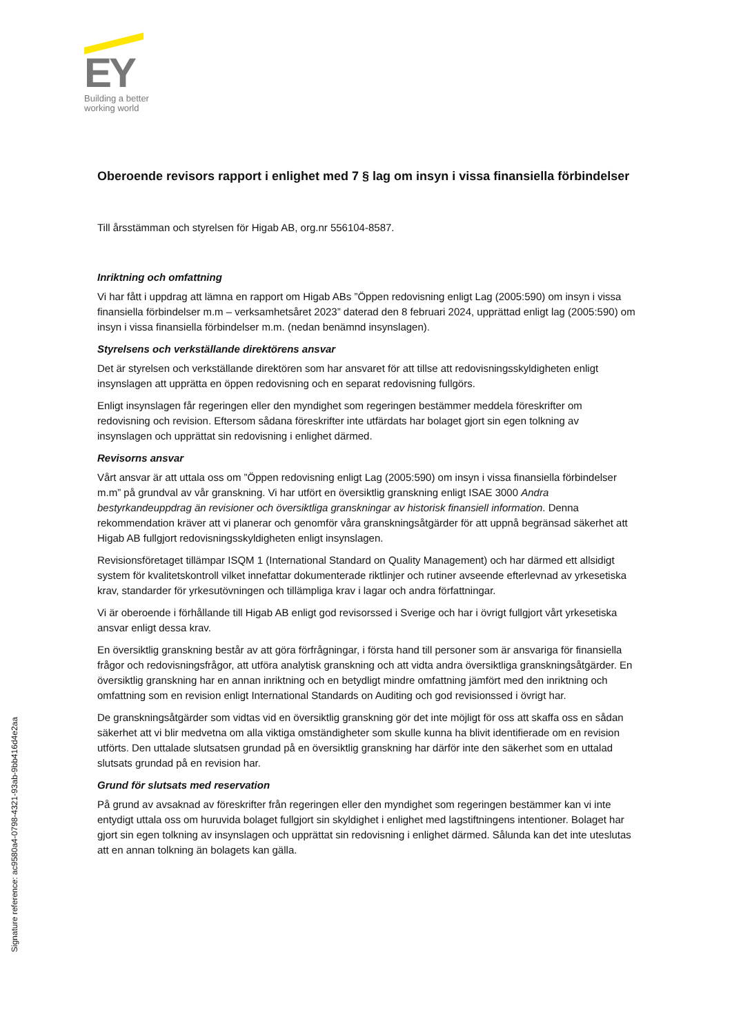EY
Building a better
working world
Oberoende revisors rapport i enlighet med 7 § lag om insyn i vissa finansiella förbindelser
Till årsstämman och styrelsen för Higab AB, org.nr 556104-8587.
Inriktning och omfattning
Vi har fått i uppdrag att lämna en rapport om Higab ABs ”Öppen redovisning enligt Lag (2005:590) om insyn i vissa finansiella förbindelser m.m – verksamhetsåret 2023” daterad den 8 februari 2024, upprättad enligt lag (2005:590) om insyn i vissa finansiella förbindelser m.m. (nedan benämnd insynslagen).
Styrelsens och verkställande direktörens ansvar
Det är styrelsen och verkställande direktören som har ansvaret för att tillse att redovisningsskyldigheten enligt insynslagen att upprätta en öppen redovisning och en separat redovisning fullgörs.
Enligt insynslagen får regeringen eller den myndighet som regeringen bestämmer meddela föreskrifter om redovisning och revision. Eftersom sådana föreskrifter inte utfärdats har bolaget gjort sin egen tolkning av insynslagen och upprättat sin redovisning i enlighet därmed.
Revisorns ansvar
Vårt ansvar är att uttala oss om ”Öppen redovisning enligt Lag (2005:590) om insyn i vissa finansiella förbindelser m.m” på grundval av vår granskning. Vi har utfört en översiktlig granskning enligt ISAE 3000 Andra bestyrkandeuppdrag än revisioner och översiktliga granskningar av historisk finansiell information. Denna rekommendation kräver att vi planerar och genomför våra granskningsåtgärder för att uppnå begränsad säkerhet att Higab AB fullgjort redovisningsskyldigheten enligt insynslagen.
Revisionsföretaget tillämpar ISQM 1 (International Standard on Quality Management) och har därmed ett allsidigt system för kvalitetskontroll vilket innefattar dokumenterade riktlinjer och rutiner avseende efterlevnad av yrkesetiska krav, standarder för yrkesutövningen och tillämpliga krav i lagar och andra författningar.
Vi är oberoende i förhållande till Higab AB enligt god revisorssed i Sverige och har i övrigt fullgjort vårt yrkesetiska ansvar enligt dessa krav.
En översiktlig granskning består av att göra förfrågningar, i första hand till personer som är ansvariga för finansiella frågor och redovisningsfrågor, att utföra analytisk granskning och att vidta andra översiktliga granskningsåtgärder. En översiktlig granskning har en annan inriktning och en betydligt mindre omfattning jämfört med den inriktning och omfattning som en revision enligt International Standards on Auditing och god revisionssed i övrigt har.
De granskningsåtgärder som vidtas vid en översiktlig granskning gör det inte möjligt för oss att skaffa oss en sådan säkerhet att vi blir medvetna om alla viktiga omständigheter som skulle kunna ha blivit identifierade om en revision utförts. Den uttalade slutsatsen grundad på en översiktlig granskning har därför inte den säkerhet som en uttalad slutsats grundad på en revision har.
Grund för slutsats med reservation
På grund av avsaknad av föreskrifter från regeringen eller den myndighet som regeringen bestämmer kan vi inte entydigt uttala oss om huruvida bolaget fullgjort sin skyldighet i enlighet med lagstiftningens intentioner. Bolaget har gjort sin egen tolkning av insynslagen och upprättat sin redovisning i enlighet därmed. Sålunda kan det inte uteslutas att en annan tolkning än bolagets kan gälla.
Signature reference: ac9580a4-0798-4321-93ab-9bb416d4e2aa